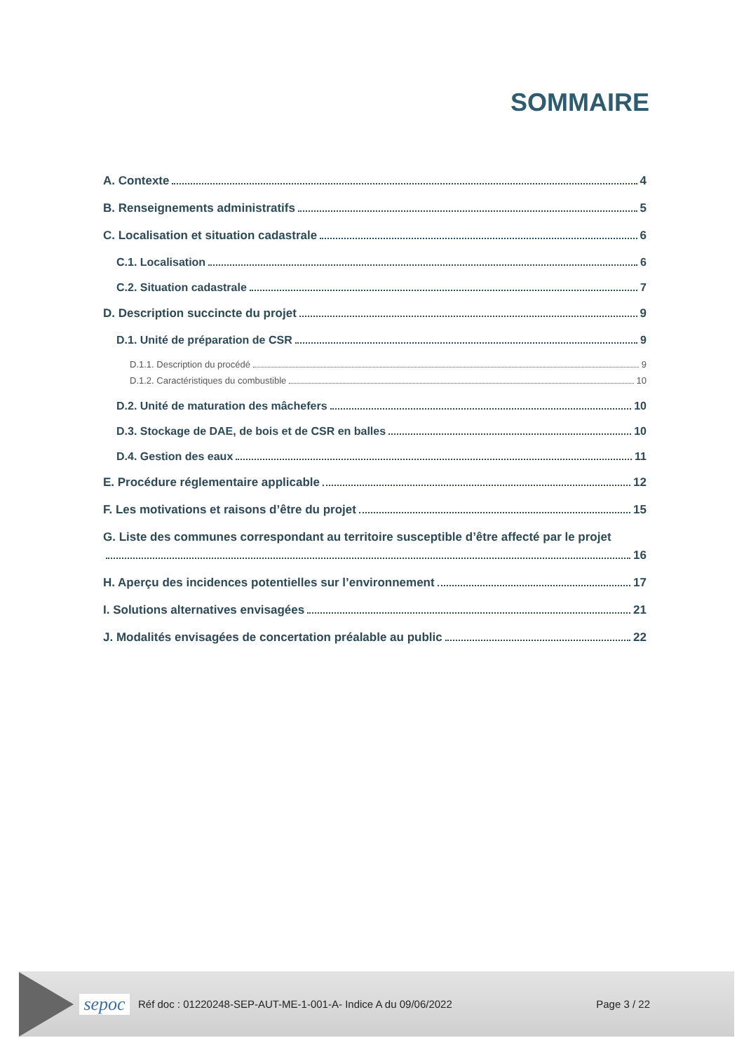SOMMAIRE
A. Contexte 4
B. Renseignements administratifs 5
C. Localisation et situation cadastrale 6
C.1. Localisation 6
C.2. Situation cadastrale 7
D. Description succincte du projet 9
D.1. Unité de préparation de CSR 9
D.1.1. Description du procédé 9
D.1.2. Caractéristiques du combustible 10
D.2. Unité de maturation des mâchefers 10
D.3. Stockage de DAE, de bois et de CSR en balles 10
D.4. Gestion des eaux 11
E. Procédure réglementaire applicable 12
F. Les motivations et raisons d’être du projet 15
G. Liste des communes correspondant au territoire susceptible d’être affecté par le projet
16
H. Aperçu des incidences potentielles sur l’environnement 17
I. Solutions alternatives envisagées 21
J. Modalités envisagées de concertation préalable au public 22
sepoc
Réf doc : 01220248-SEP-AUT-ME-1-001-A- Indice A du 09/06/2022
Page 3 / 22